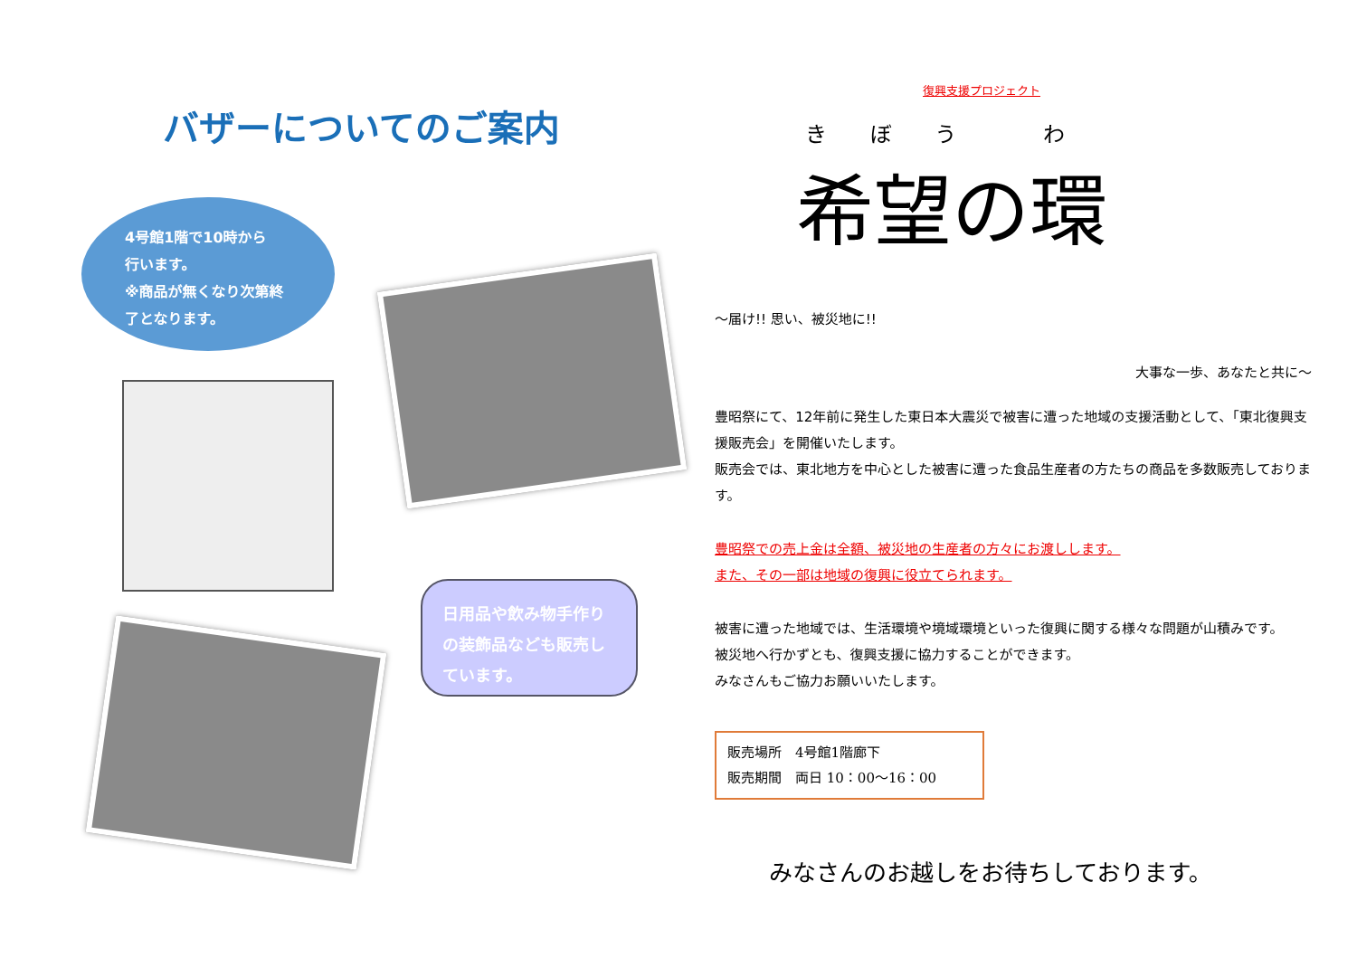バザーについてのご案内
4号館1階で10時から
行います。
※商品が無くなり次第終
了となります。
日用品や飲み物手作りの装飾品なども販売しています。
復興支援プロジェクト
き ぼ う　　 わ
希望の環
～届け!! 思い、被災地に!!
大事な一歩、あなたと共に～
豊昭祭にて、12年前に発生した東日本大震災で被害に遭った地域の支援活動として、「東北復興支援販売会」を開催いたします。
販売会では、東北地方を中心とした被害に遭った食品生産者の方たちの商品を多数販売しております。
豊昭祭での売上金は全額、被災地の生産者の方々にお渡しします。
また、その一部は地域の復興に役立てられます。
被害に遭った地域では、生活環境や境域環境といった復興に関する様々な問題が山積みです。
被災地へ行かずとも、復興支援に協力することができます。
みなさんもご協力お願いいたします。
販売場所　4号館1階廊下
販売期間　両日 10：00～16：00
みなさんのお越しをお待ちしております。